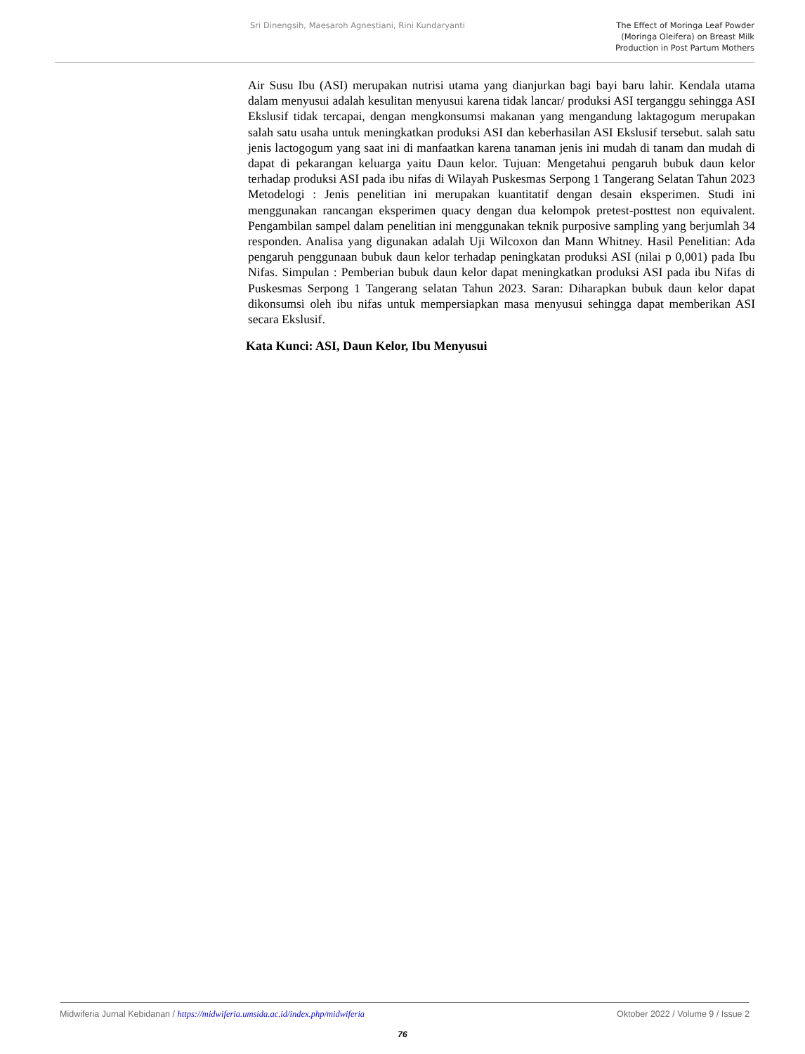Sri Dinengsih, Maesaroh Agnestiani, Rini Kundaryanti
The Effect of Moringa Leaf Powder
(Moringa Oleifera) on Breast Milk
Production in Post Partum Mothers
Air Susu Ibu (ASI) merupakan nutrisi utama yang dianjurkan bagi bayi baru lahir. Kendala utama dalam menyusui adalah kesulitan menyusui karena tidak lancar/ produksi ASI terganggu sehingga ASI Ekslusif tidak tercapai, dengan mengkonsumsi makanan yang mengandung laktagogum merupakan salah satu usaha untuk meningkatkan produksi ASI dan keberhasilan ASI Ekslusif tersebut. salah satu jenis lactogogum yang saat ini di manfaatkan karena tanaman jenis ini mudah di tanam dan mudah di dapat di pekarangan keluarga yaitu Daun kelor. Tujuan: Mengetahui pengaruh bubuk daun kelor terhadap produksi ASI pada ibu nifas di Wilayah Puskesmas Serpong 1 Tangerang Selatan Tahun 2023 Metodelogi : Jenis penelitian ini merupakan kuantitatif dengan desain eksperimen. Studi ini menggunakan rancangan eksperimen quacy dengan dua kelompok pretest-posttest non equivalent. Pengambilan sampel dalam penelitian ini menggunakan teknik purposive sampling yang berjumlah 34 responden. Analisa yang digunakan adalah Uji Wilcoxon dan Mann Whitney. Hasil Penelitian: Ada pengaruh penggunaan bubuk daun kelor terhadap peningkatan produksi ASI (nilai p 0,001) pada Ibu Nifas. Simpulan : Pemberian bubuk daun kelor dapat meningkatkan produksi ASI pada ibu Nifas di Puskesmas Serpong 1 Tangerang selatan Tahun 2023. Saran: Diharapkan bubuk daun kelor dapat dikonsumsi oleh ibu nifas untuk mempersiapkan masa menyusui sehingga dapat memberikan ASI secara Ekslusif.
Kata Kunci: ASI, Daun Kelor, Ibu Menyusui
Midwiferia Jurnal Kebidanan / https://midwiferia.umsida.ac.id/index.php/midwiferia
Oktober 2022 / Volume 9 / Issue 2
76